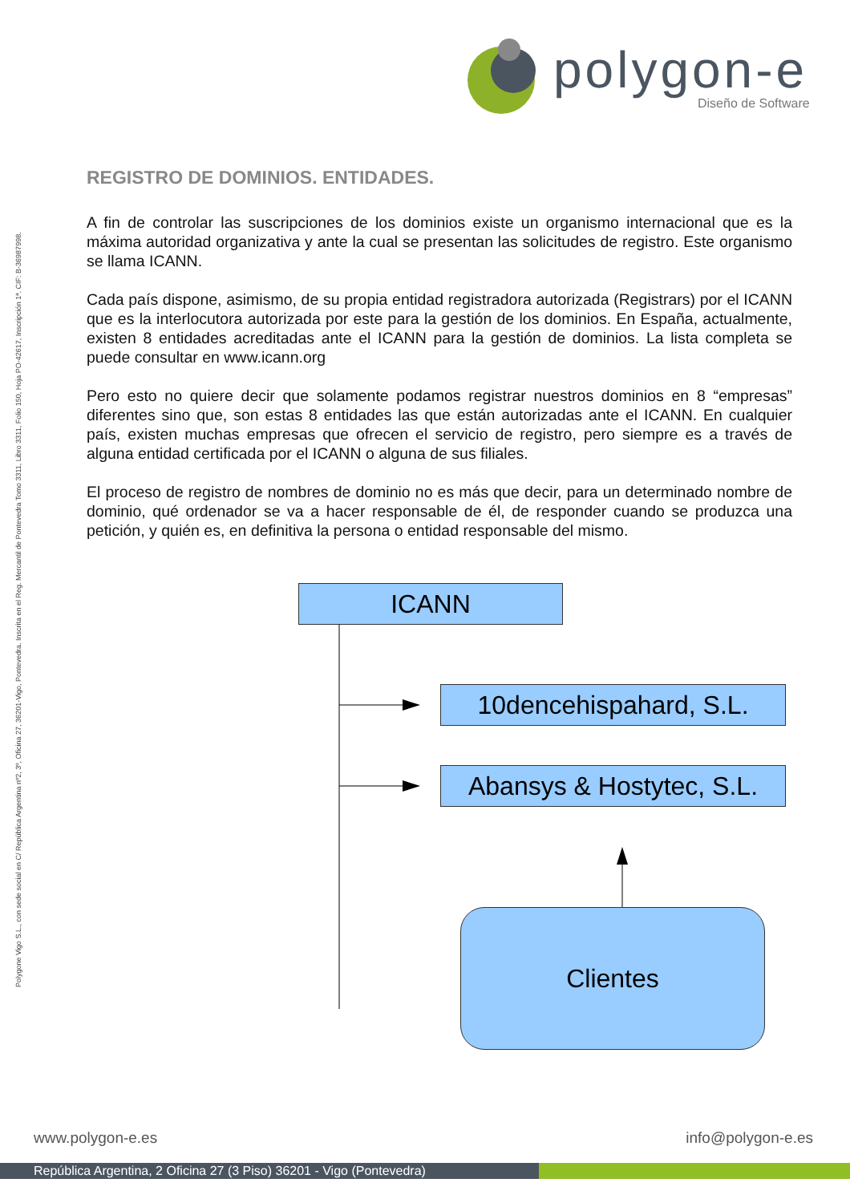polygon-e
Diseño de Software
Polygone Vigo S.L., con sede social en C/ República Argentina nº2, 3º, Oficina 27, 36201-Vigo, Pontevedra. Inscrita en el Reg. Mercantil de Pontevedra Tomo 3311, Libro 3311, Folio 150, Hoja PO-42617, Inscripción 1ª. CIF: B-36987998.
REGISTRO DE DOMINIOS. ENTIDADES.
A fin de controlar las suscripciones de los dominios existe un organismo internacional que es la máxima autoridad organizativa y ante la cual se presentan las solicitudes de registro. Este organismo se llama ICANN.
Cada país dispone, asimismo, de su propia entidad registradora autorizada (Registrars) por el ICANN que es la interlocutora autorizada por este para la gestión de los dominios. En España, actualmente, existen 8 entidades acreditadas ante el ICANN para la gestión de dominios. La lista completa se puede consultar en www.icann.org
Pero esto no quiere decir que solamente podamos registrar nuestros dominios en 8 “empresas” diferentes sino que, son estas 8 entidades las que están autorizadas ante el ICANN. En cualquier país, existen muchas empresas que ofrecen el servicio de registro, pero siempre es a través de alguna entidad certificada por el ICANN o alguna de sus filiales.
El proceso de registro de nombres de dominio no es más que decir, para un determinado nombre de dominio, qué ordenador se va a hacer responsable de él, de responder cuando se produzca una petición, y quién es, en definitiva la persona o entidad responsable del mismo.
ICANN
10dencehispahard, S.L.
Abansys & Hostytec, S.L.
Clientes
www.polygon-e.es info@polygon-e.es
República Argentina, 2 Oficina 27 (3 Piso) 36201 - Vigo (Pontevedra)